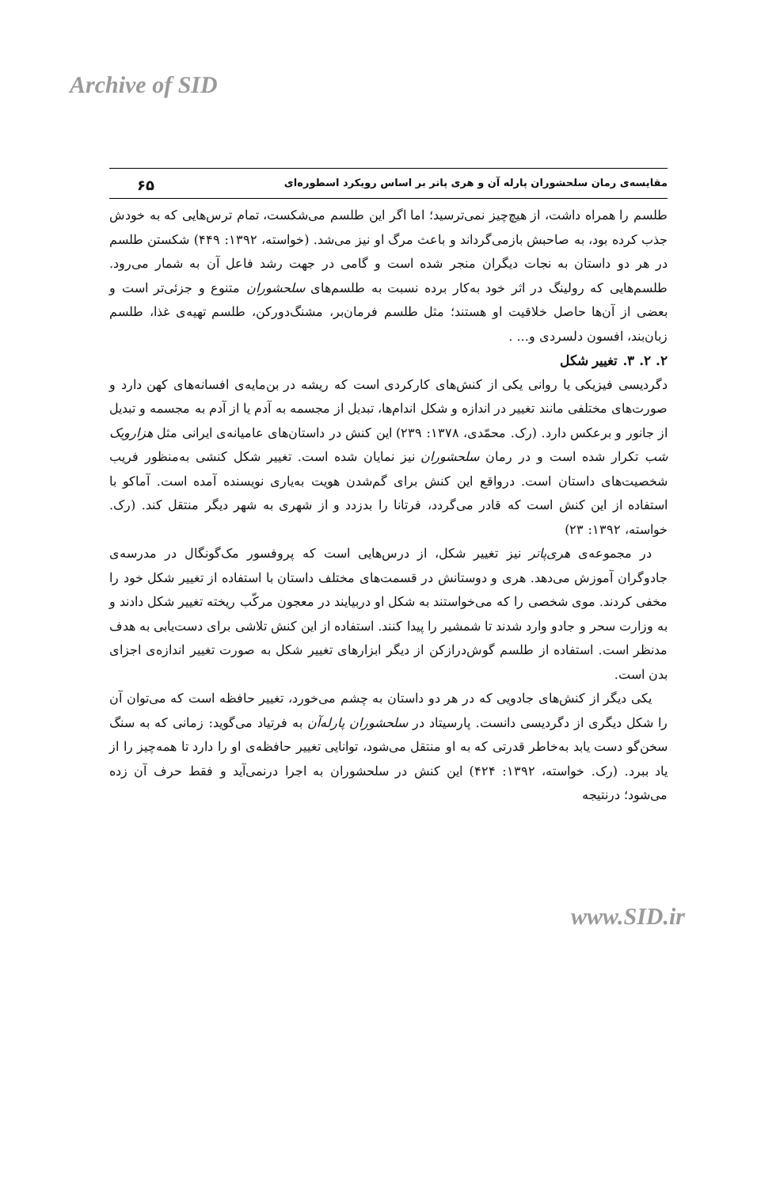Archive of SID
مقایسه‌ی رمان سلحشوران پارله آن و هری پاتر بر اساس رویکرد اسطوره‌ای ۶۵
طلسم را همراه داشت، از هیچ‌چیز نمی‌ترسید؛ اما اگر این طلسم می‌شکست، تمام ترس‌هایی که به خودش جذب کرده بود، به صاحبش بازمی‌گرداند و باعث مرگ او نیز می‌شد. (خواسته، ۱۳۹۲: ۴۴۹) شکستن طلسم در هر دو داستان به نجات دیگران منجر شده است و گامی در جهت رشد فاعل آن به شمار می‌رود. طلسم‌هایی که رولینگ در اثر خود به‌کار برده نسبت به طلسم‌های سلحشوران متنوع و جزئی‌تر است و بعضی از آن‌ها حاصل خلاقیت او هستند؛ مثل طلسم فرمان‌بر، مشنگ‌دورکن، طلسم تهیه‌ی غذا، طلسم زبان‌بند، افسون دلسردی و... .
۲. ۲. ۳. تغییر شکل
دگردیسی فیزیکی یا روانی یکی از کنش‌های کارکردی است که ریشه در بن‌مایه‌ی افسانه‌های کهن دارد و صورت‌های مختلفی مانند تغییر در اندازه و شکل اندام‌ها، تبدیل از مجسمه به آدم یا از آدم به مجسمه و تبدیل از جانور و برعکس دارد. (رک. محمّدی، ۱۳۷۸: ۲۳۹) این کنش در داستان‌های عامیانه‌ی ایرانی مثل هزارویک شب تکرار شده است و در رمان سلحشوران نیز نمایان شده است. تغییر شکل کنشی به‌منظور فریب شخصیت‌های داستان است. درواقع این کنش برای گم‌شدن هویت به‌یاری نویسنده آمده است. آماکو با استفاده از این کنش است که قادر می‌گردد، فرتانا را بدزدد و از شهری به شهر دیگر منتقل کند. (رک. خواسته، ۱۳۹۲: ۲۳)
در مجموعه‌ی هری‌پاتر نیز تغییر شکل، از درس‌هایی است که پروفسور مک‌گونگال در مدرسه‌ی جادوگران آموزش می‌دهد. هری و دوستانش در قسمت‌های مختلف داستان با استفاده از تغییر شکل خود را مخفی کردند. موی شخصی را که می‌خواستند به شکل او دربیایند در معجون مرکّب ریخته تغییر شکل دادند و به وزارت سحر و جادو وارد شدند تا شمشیر را پیدا کنند. استفاده از این کنش تلاشی برای دست‌یابی به هدف مدنظر است. استفاده از طلسم گوش‌درازکن از دیگر ابزارهای تغییر شکل به صورت تغییر اندازه‌ی اجزای بدن است.
یکی دیگر از کنش‌های جادویی که در هر دو داستان به چشم می‌خورد، تغییر حافظه است که می‌توان آن را شکل دیگری از دگردیسی دانست. پارسیتاد در سلحشوران پارله‌آن به فرتیاد می‌گوید: زمانی که به سنگ سخن‌گو دست یابد به‌خاطر قدرتی که به او منتقل می‌شود، توانایی تغییر حافظه‌ی او را دارد تا همه‌چیز را از یاد ببرد. (رک. خواسته، ۱۳۹۲: ۴۲۴) این کنش در سلحشوران به اجرا درنمی‌آید و فقط حرف آن زده می‌شود؛ درنتیجه
www.SID.ir